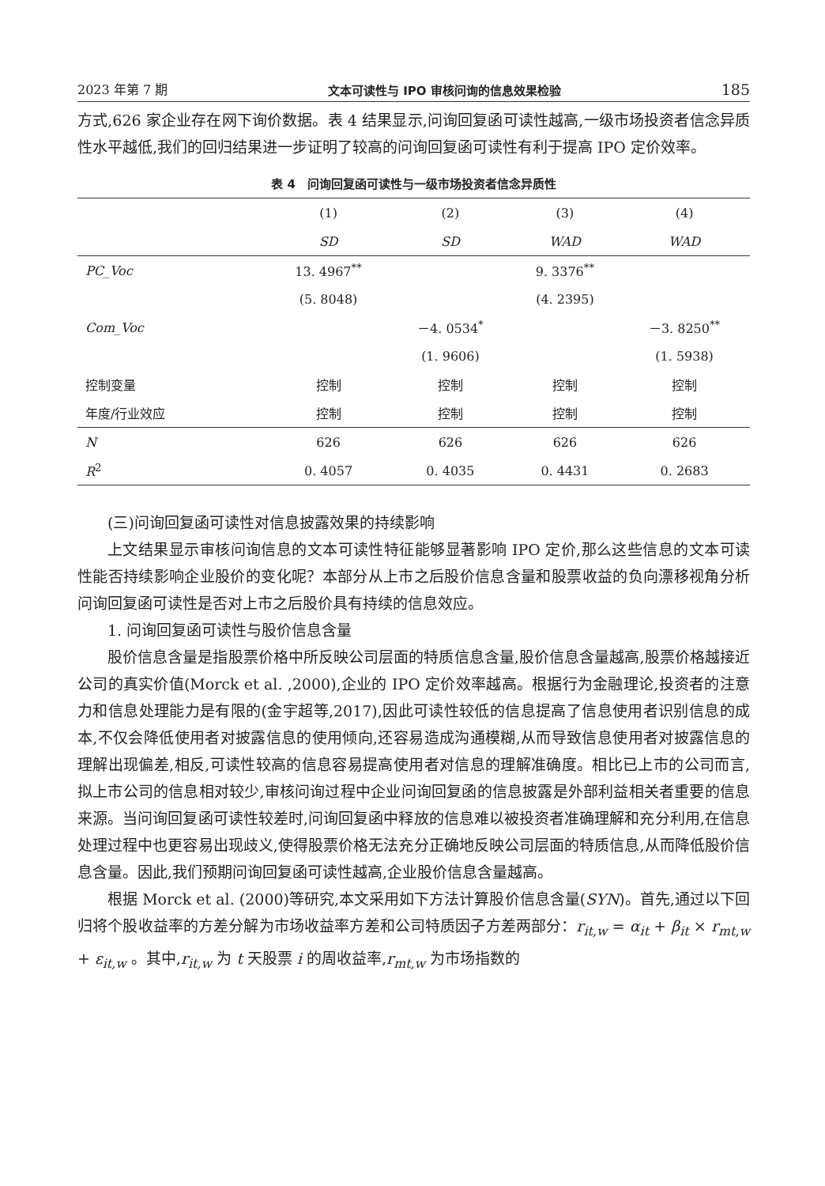2023 年第 7 期 文本可读性与 IPO 审核问询的信息效果检验 185
方式,626 家企业存在网下询价数据。表 4 结果显示,问询回复函可读性越高,一级市场投资者信念异质性水平越低,我们的回归结果进一步证明了较高的问询回复函可读性有利于提高 IPO 定价效率。
表 4　问询回复函可读性与一级市场投资者信念异质性
| | (1) | (2) | (3) | (4) |
| --- | --- | --- | --- | --- |
| | SD | SD | WAD | WAD |
| PC_Voc | 13. 4967<sup>**</sup> | | 9. 3376<sup>**</sup> | |
| | (5. 8048) | | (4. 2395) | |
| Com_Voc | | －4. 0534<sup>*</sup> | | －3. 8250<sup>**</sup> |
| | | (1. 9606) | | (1. 5938) |
| 控制变量 | 控制 | 控制 | 控制 | 控制 |
| 年度/行业效应 | 控制 | 控制 | 控制 | 控制 |
| N | 626 | 626 | 626 | 626 |
| R<sup>2</sup> | 0. 4057 | 0. 4035 | 0. 4431 | 0. 2683 |
(三)问询回复函可读性对信息披露效果的持续影响
上文结果显示审核问询信息的文本可读性特征能够显著影响 IPO 定价,那么这些信息的文本可读性能否持续影响企业股价的变化呢？本部分从上市之后股价信息含量和股票收益的负向漂移视角分析问询回复函可读性是否对上市之后股价具有持续的信息效应。
1. 问询回复函可读性与股价信息含量
股价信息含量是指股票价格中所反映公司层面的特质信息含量,股价信息含量越高,股票价格越接近公司的真实价值(Morck et al. ,2000),企业的 IPO 定价效率越高。根据行为金融理论,投资者的注意力和信息处理能力是有限的(金宇超等,2017),因此可读性较低的信息提高了信息使用者识别信息的成本,不仅会降低使用者对披露信息的使用倾向,还容易造成沟通模糊,从而导致信息使用者对披露信息的理解出现偏差,相反,可读性较高的信息容易提高使用者对信息的理解准确度。相比已上市的公司而言,拟上市公司的信息相对较少,审核问询过程中企业问询回复函的信息披露是外部利益相关者重要的信息来源。当问询回复函可读性较差时,问询回复函中释放的信息难以被投资者准确理解和充分利用,在信息处理过程中也更容易出现歧义,使得股票价格无法充分正确地反映公司层面的特质信息,从而降低股价信息含量。因此,我们预期问询回复函可读性越高,企业股价信息含量越高。
根据 Morck et al. (2000)等研究,本文采用如下方法计算股价信息含量(SYN)。首先,通过以下回归将个股收益率的方差分解为市场收益率方差和公司特质因子方差两部分：r<sub>it,w</sub> = α<sub>it</sub> + β<sub>it</sub> × r<sub>mt,w</sub> + ε<sub>it,w</sub> 。其中,r<sub>it,w</sub> 为 t 天股票 i 的周收益率,r<sub>mt,w</sub> 为市场指数的